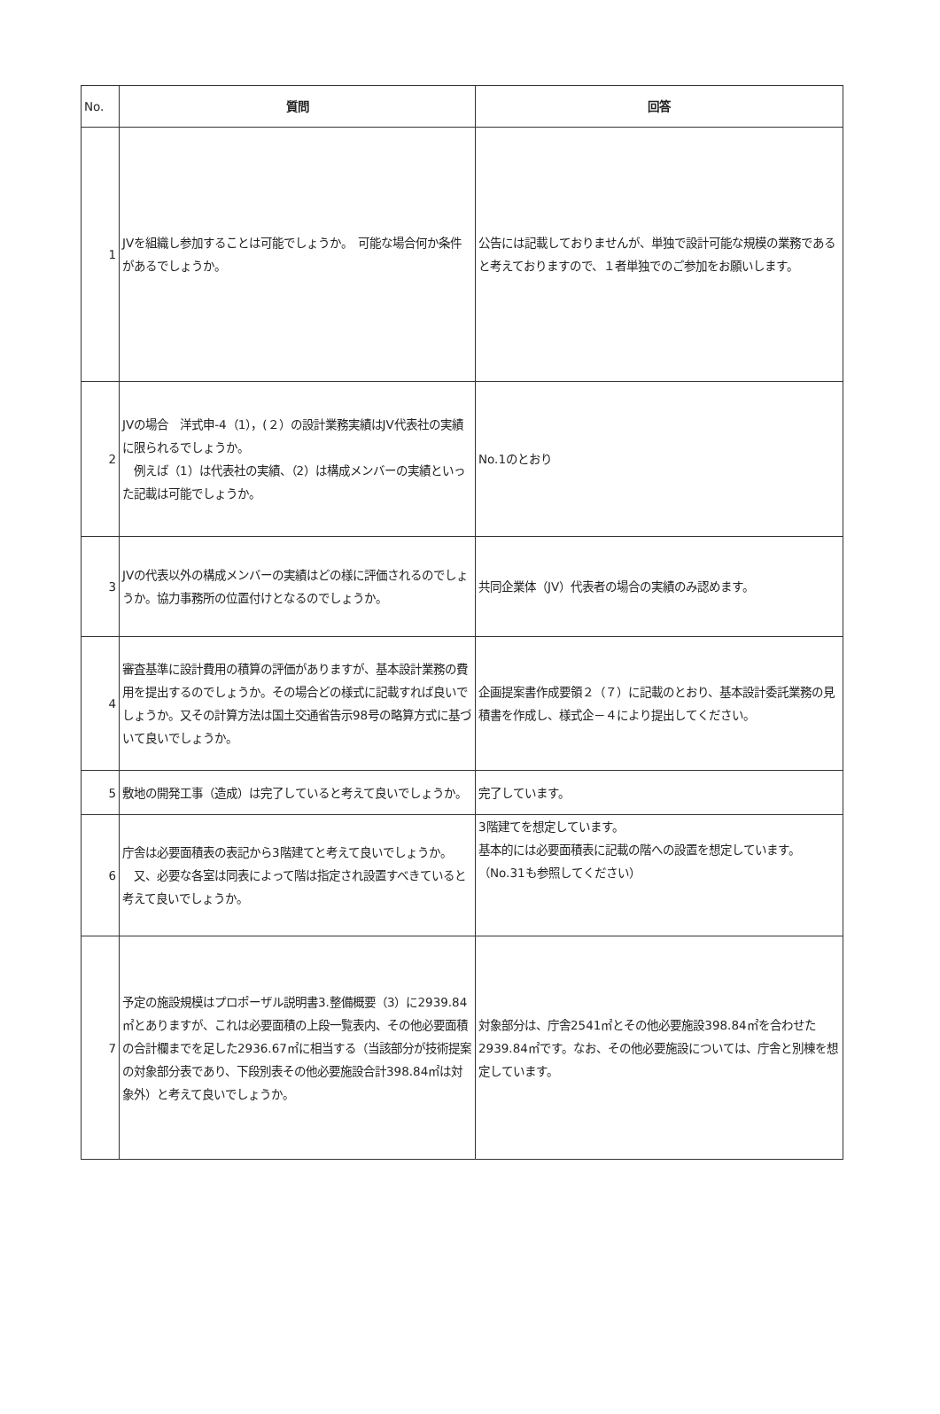| No. | 質問 | 回答 |
| 1 | JVを組織し参加することは可能でしょうか。 可能な場合何か条件があるでしょうか。 | 公告には記載しておりませんが、単独で設計可能な規模の業務であると考えておりますので、１者単独でのご参加をお願いします。 |
| 2 | JVの場合 洋式申-4（1），(２）の設計業務実績はJV代表社の実績に限られるでしょうか。 例えば（1）は代表社の実績、（2）は構成メンバーの実績といった記載は可能でしょうか。 | No.1のとおり |
| 3 | JVの代表以外の構成メンバーの実績はどの様に評価されるのでしょうか。協力事務所の位置付けとなるのでしょうか。 | 共同企業体（JV）代表者の場合の実績のみ認めます。 |
| 4 | 審査基準に設計費用の積算の評価がありますが、基本設計業務の費用を提出するのでしょうか。その場合どの様式に記載すれば良いでしょうか。又その計算方法は国土交通省告示98号の略算方式に基づいて良いでしょうか。 | 企画提案書作成要領２（７）に記載のとおり、基本設計委託業務の見積書を作成し、様式企－４により提出してください。 |
| 5 | 敷地の開発工事（造成）は完了していると考えて良いでしょうか。 | 完了しています。 |
| 6 | 庁舎は必要面積表の表記から3階建てと考えて良いでしょうか。 又、必要な各室は同表によって階は指定され設置すべきていると考えて良いでしょうか。 | 3階建てを想定しています。 基本的には必要面積表に記載の階への設置を想定しています。 （No.31も参照してください） |
| 7 | 予定の施設規模はプロポーザル説明書3.整備概要（3）に2939.84㎡とありますが、これは必要面積の上段一覧表内、その他必要面積の合計欄までを足した2936.67㎡に相当する（当該部分が技術提案の対象部分表であり、下段別表その他必要施設合計398.84㎡は対象外）と考えて良いでしょうか。 | 対象部分は、庁舎2541㎡とその他必要施設398.84㎡を合わせた2939.84㎡です。なお、その他必要施設については、庁舎と別棟を想定しています。 |